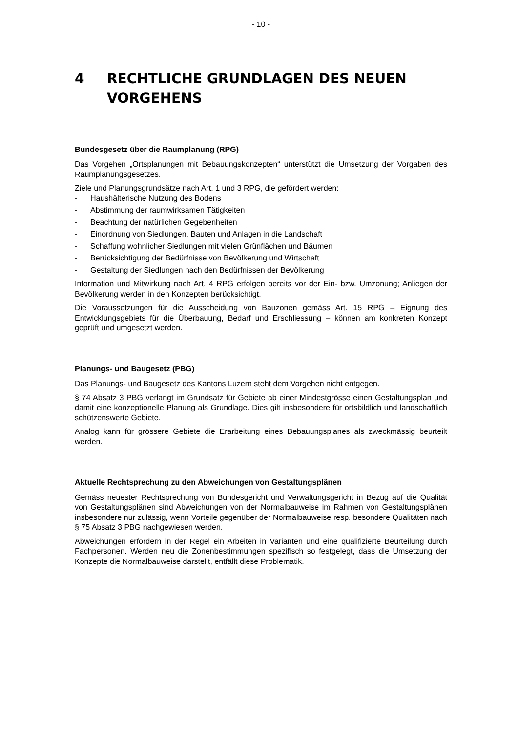- 10 -
4 RECHTLICHE GRUNDLAGEN DES NEUEN VORGEHENS
Bundesgesetz über die Raumplanung (RPG)
Das Vorgehen „Ortsplanungen mit Bebauungskonzepten“ unterstützt die Umsetzung der Vorgaben des Raumplanungsgesetzes.
Ziele und Planungsgrundsätze nach Art. 1 und 3 RPG, die gefördert werden:
- Haushälterische Nutzung des Bodens
- Abstimmung der raumwirksamen Tätigkeiten
- Beachtung der natürlichen Gegebenheiten
- Einordnung von Siedlungen, Bauten und Anlagen in die Landschaft
- Schaffung wohnlicher Siedlungen mit vielen Grünflächen und Bäumen
- Berücksichtigung der Bedürfnisse von Bevölkerung und Wirtschaft
- Gestaltung der Siedlungen nach den Bedürfnissen der Bevölkerung
Information und Mitwirkung nach Art. 4 RPG erfolgen bereits vor der Ein- bzw. Umzonung; Anliegen der Bevölkerung werden in den Konzepten berücksichtigt.
Die Voraussetzungen für die Ausscheidung von Bauzonen gemäss Art. 15 RPG – Eignung des Entwicklungsgebiets für die Überbauung, Bedarf und Erschliessung – können am konkreten Konzept geprüft und umgesetzt werden.
Planungs- und Baugesetz (PBG)
Das Planungs- und Baugesetz des Kantons Luzern steht dem Vorgehen nicht entgegen.
§ 74 Absatz 3 PBG verlangt im Grundsatz für Gebiete ab einer Mindestgrösse einen Gestaltungsplan und damit eine konzeptionelle Planung als Grundlage. Dies gilt insbesondere für ortsbildlich und landschaftlich schützenswerte Gebiete.
Analog kann für grössere Gebiete die Erarbeitung eines Bebauungsplanes als zweckmässig beurteilt werden.
Aktuelle Rechtsprechung zu den Abweichungen von Gestaltungsplänen
Gemäss neuester Rechtsprechung von Bundesgericht und Verwaltungsgericht in Bezug auf die Qualität von Gestaltungsplänen sind Abweichungen von der Normalbauweise im Rahmen von Gestaltungsplänen insbesondere nur zulässig, wenn Vorteile gegenüber der Normalbauweise resp. besondere Qualitäten nach § 75 Absatz 3 PBG nachgewiesen werden.
Abweichungen erfordern in der Regel ein Arbeiten in Varianten und eine qualifizierte Beurteilung durch Fachpersonen. Werden neu die Zonenbestimmungen spezifisch so festgelegt, dass die Umsetzung der Konzepte die Normalbauweise darstellt, entfällt diese Problematik.